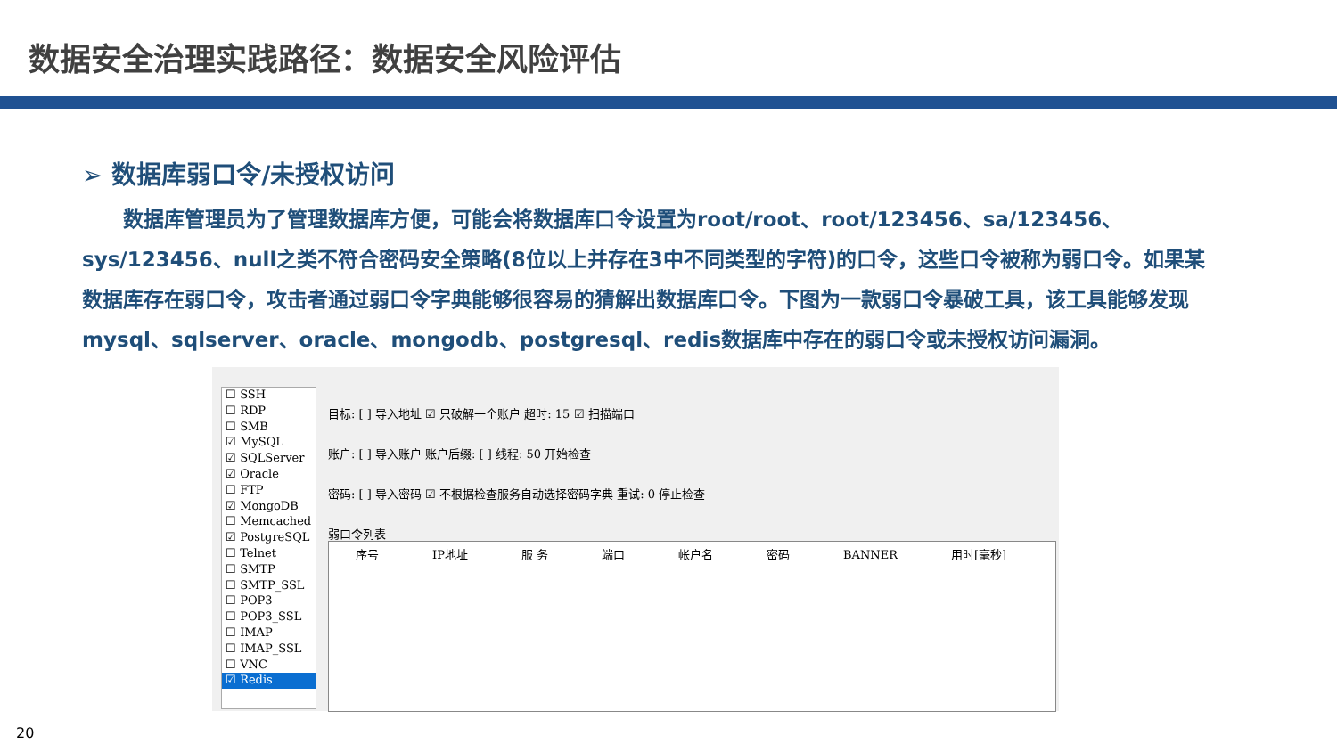数据安全治理实践路径：数据安全风险评估
➢ 数据库弱口令/未授权访问
数据库管理员为了管理数据库方便，可能会将数据库口令设置为root/root、root/123456、sa/123456、sys/123456、null之类不符合密码安全策略(8位以上并存在3中不同类型的字符)的口令，这些口令被称为弱口令。如果某数据库存在弱口令，攻击者通过弱口令字典能够很容易的猜解出数据库口令。下图为一款弱口令暴破工具，该工具能够发现mysql、sqlserver、oracle、mongodb、postgresql、redis数据库中存在的弱口令或未授权访问漏洞。
☐ SSH
☐ RDP
☐ SMB
☑ MySQL
☑ SQLServer
☑ Oracle
☐ FTP
☑ MongoDB
☐ Memcached
☑ PostgreSQL
☐ Telnet
☐ SMTP
☐ SMTP_SSL
☐ POP3
☐ POP3_SSL
☐ IMAP
☐ IMAP_SSL
☐ VNC
☑ Redis
目标: [ ] 导入地址 ☑ 只破解一个账户 超时: 15 ☑ 扫描端口
账户: [ ] 导入账户 账户后缀: [ ] 线程: 50 开始检查
密码: [ ] 导入密码 ☑ 不根据检查服务自动选择密码字典 重试: 0 停止检查
弱口令列表
序号 IP地址 服 务 端口 帐户名 密码 BANNER 用时[毫秒]
20